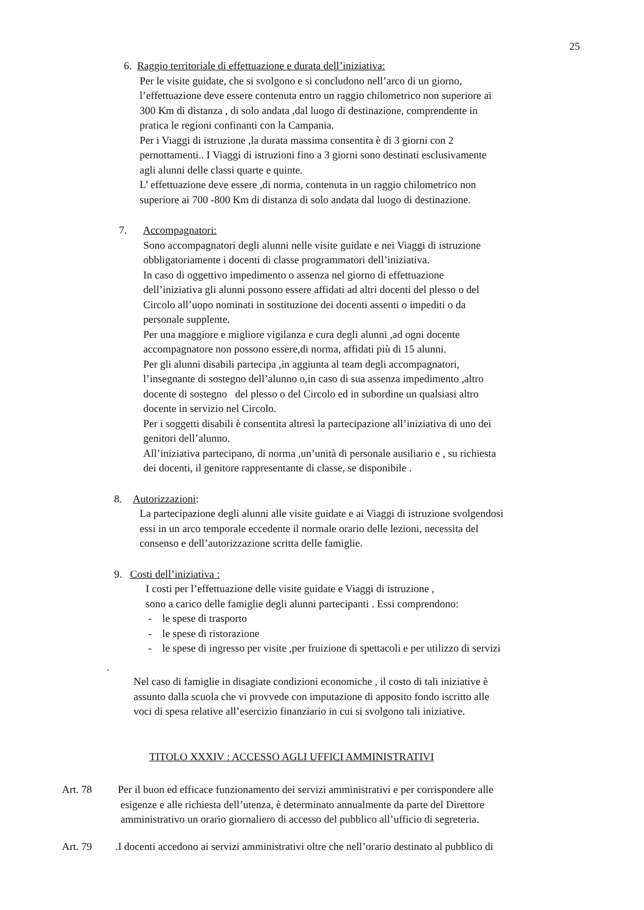25
6. Raggio territoriale di effettuazione e durata dell’iniziativa:
Per le visite guidate, che si svolgono e si concludono nell’arco di un giorno,
l’effettuazione deve essere contenuta entro un raggio chilometrico non superiore ai
300 Km di distanza , di solo andata ,dal luogo di destinazione, comprendente in
pratica le regioni confinanti con la Campania.
Per i Viaggi di istruzione ,la durata massima consentita è di 3 giorni con 2
pernottamenti.. I Viaggi di istruzioni fino a 3 giorni sono destinati esclusivamente
agli alunni delle classi quarte e quinte.
L’ effettuazione deve essere ,di norma, contenuta in un raggio chilometrico non
superiore ai 700 -800 Km di distanza di solo andata dal luogo di destinazione.
7. Accompagnatori:
Sono accompagnatori degli alunni nelle visite guidate e nei Viaggi di istruzione
obbligatoriamente i docenti di classe programmatori dell’iniziativa.
In caso di oggettivo impedimento o assenza nel giorno di effettuazione
dell’iniziativa gli alunni possono essere affidati ad altri docenti del plesso o del
Circolo all’uopo nominati in sostituzione dei docenti assenti o impediti o da
personale supplente.
Per una maggiore e migliore vigilanza e cura degli alunni ,ad ogni docente
accompagnatore non possono essere,di norma, affidati più di 15 alunni.
Per gli alunni disabili partecipa ,in aggiunta al team degli accompagnatori,
l’insegnante di sostegno dell’alunno o,in caso di sua assenza impedimento ,altro
docente di sostegno del plesso o del Circolo ed in subordine un qualsiasi altro
docente in servizio nel Circolo.
Per i soggetti disabili è consentita altresì la partecipazione all’iniziativa di uno dei
genitori dell’alunno.
All’iniziativa partecipano, di norma ,un’unità di personale ausiliario e , su richiesta
dei docenti, il genitore rappresentante di classe, se disponibile .
8. Autorizzazioni:
La partecipazione degli alunni alle visite guidate e ai Viaggi di istruzione svolgendosi
essi in un arco temporale eccedente il normale orario delle lezioni, necessita del
consenso e dell’autorizzazione scritta delle famiglie.
9. Costi dell’iniziativa :
I costi per l’effettuazione delle visite guidate e Viaggi di istruzione ,
sono a carico delle famiglie degli alunni partecipanti . Essi comprendono:
- le spese di trasporto
- le spese di ristorazione
- le spese di ingresso per visite ,per fruizione di spettacoli e per utilizzo di servizi
.
Nel caso di famiglie in disagiate condizioni economiche , il costo di tali iniziative è
assunto dalla scuola che vi provvede con imputazione di apposito fondo iscritto alle
voci di spesa relative all’esercizio finanziario in cui si svolgono tali iniziative.
TITOLO XXXIV : ACCESSO AGLI UFFICI AMMINISTRATIVI
Art. 78 Per il buon ed efficace funzionamento dei servizi amministrativi e per corrispondere alle
esigenze e alle richiesta dell’utenza, è determinato annualmente da parte del Direttore
amministrativo un orario giornaliero di accesso del pubblico all’ufficio di segreteria.
Art. 79 .I docenti accedono ai servizi amministrativi oltre che nell’orario destinato al pubblico di